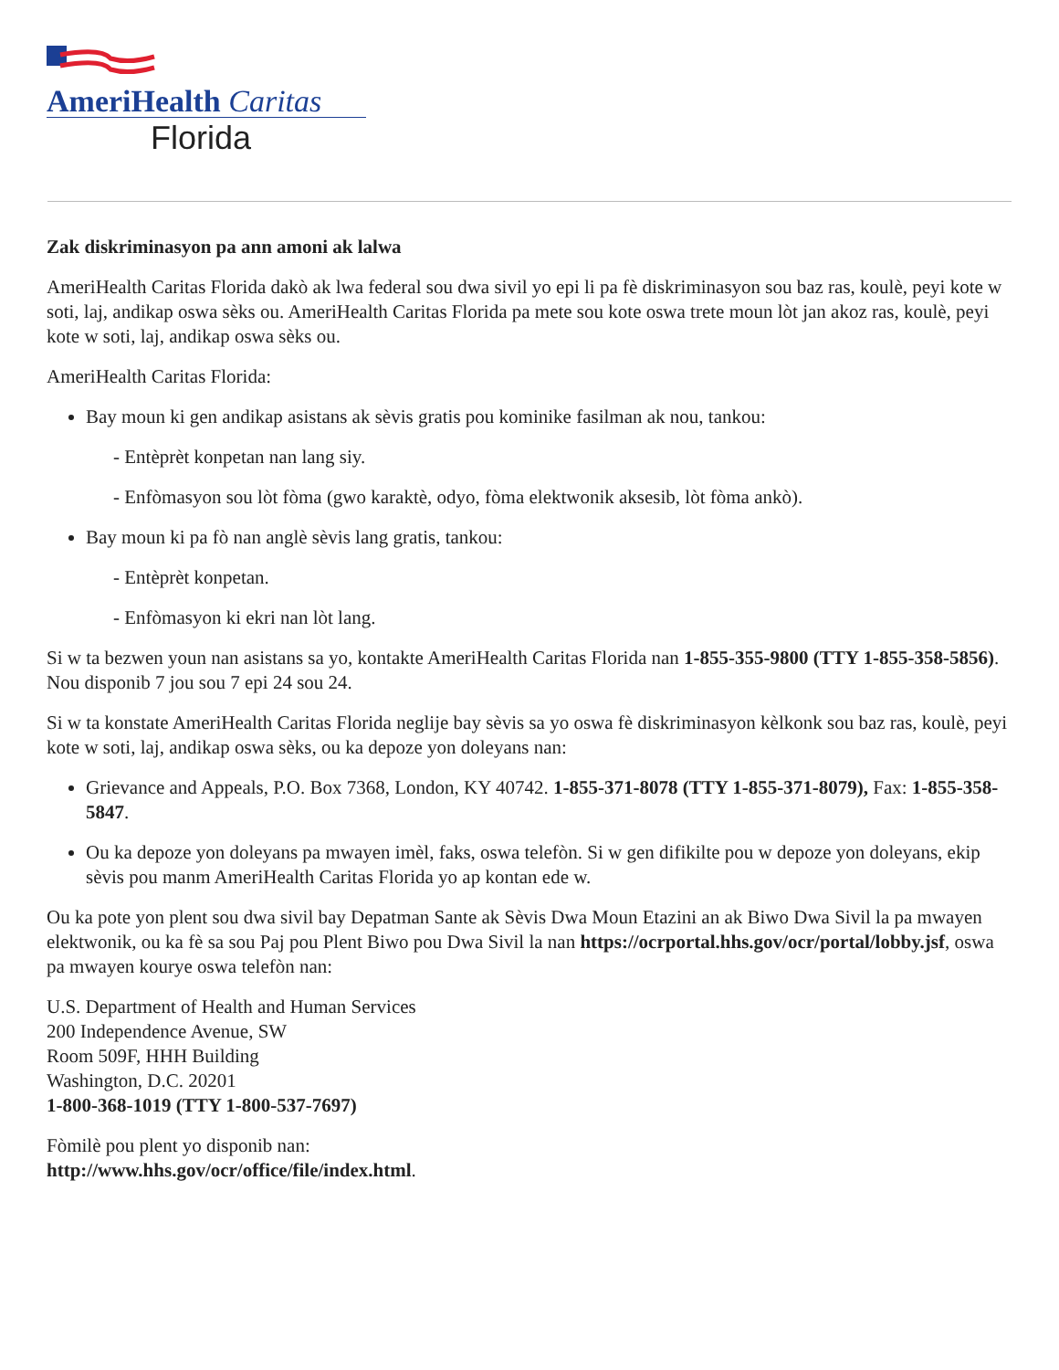AmeriHealth Caritas
Florida
Zak diskriminasyon pa ann amoni ak lalwa
AmeriHealth Caritas Florida dakò ak lwa federal sou dwa sivil yo epi li pa fè diskriminasyon sou baz ras, koulè, peyi kote w soti, laj, andikap oswa sèks ou. AmeriHealth Caritas Florida pa mete sou kote oswa trete moun lòt jan akoz ras, koulè, peyi kote w soti, laj, andikap oswa sèks ou.
AmeriHealth Caritas Florida:
Bay moun ki gen andikap asistans ak sèvis gratis pou kominike fasilman ak nou, tankou:
- Entèprèt konpetan nan lang siy.
- Enfòmasyon sou lòt fòma (gwo karaktè, odyo, fòma elektwonik aksesib, lòt fòma ankò).
Bay moun ki pa fò nan anglè sèvis lang gratis, tankou:
- Entèprèt konpetan.
- Enfòmasyon ki ekri nan lòt lang.
Si w ta bezwen youn nan asistans sa yo, kontakte AmeriHealth Caritas Florida nan 1-855-355-9800 (TTY 1-855-358-5856). Nou disponib 7 jou sou 7 epi 24 sou 24.
Si w ta konstate AmeriHealth Caritas Florida neglije bay sèvis sa yo oswa fè diskriminasyon kèlkonk sou baz ras, koulè, peyi kote w soti, laj, andikap oswa sèks, ou ka depoze yon doleyans nan:
Grievance and Appeals, P.O. Box 7368, London, KY 40742. 1-855-371-8078 (TTY 1-855-371-8079), Fax: 1-855-358-5847.
Ou ka depoze yon doleyans pa mwayen imèl, faks, oswa telefòn. Si w gen difikilte pou w depoze yon doleyans, ekip sèvis pou manm AmeriHealth Caritas Florida yo ap kontan ede w.
Ou ka pote yon plent sou dwa sivil bay Depatman Sante ak Sèvis Dwa Moun Etazini an ak Biwo Dwa Sivil la pa mwayen elektwonik, ou ka fè sa sou Paj pou Plent Biwo pou Dwa Sivil la nan https://ocrportal.hhs.gov/ocr/portal/lobby.jsf, oswa pa mwayen kourye oswa telefòn nan:
U.S. Department of Health and Human Services
200 Independence Avenue, SW
Room 509F, HHH Building
Washington, D.C. 20201
1-800-368-1019 (TTY 1-800-537-7697)
Fòmilè pou plent yo disponib nan:
http://www.hhs.gov/ocr/office/file/index.html.